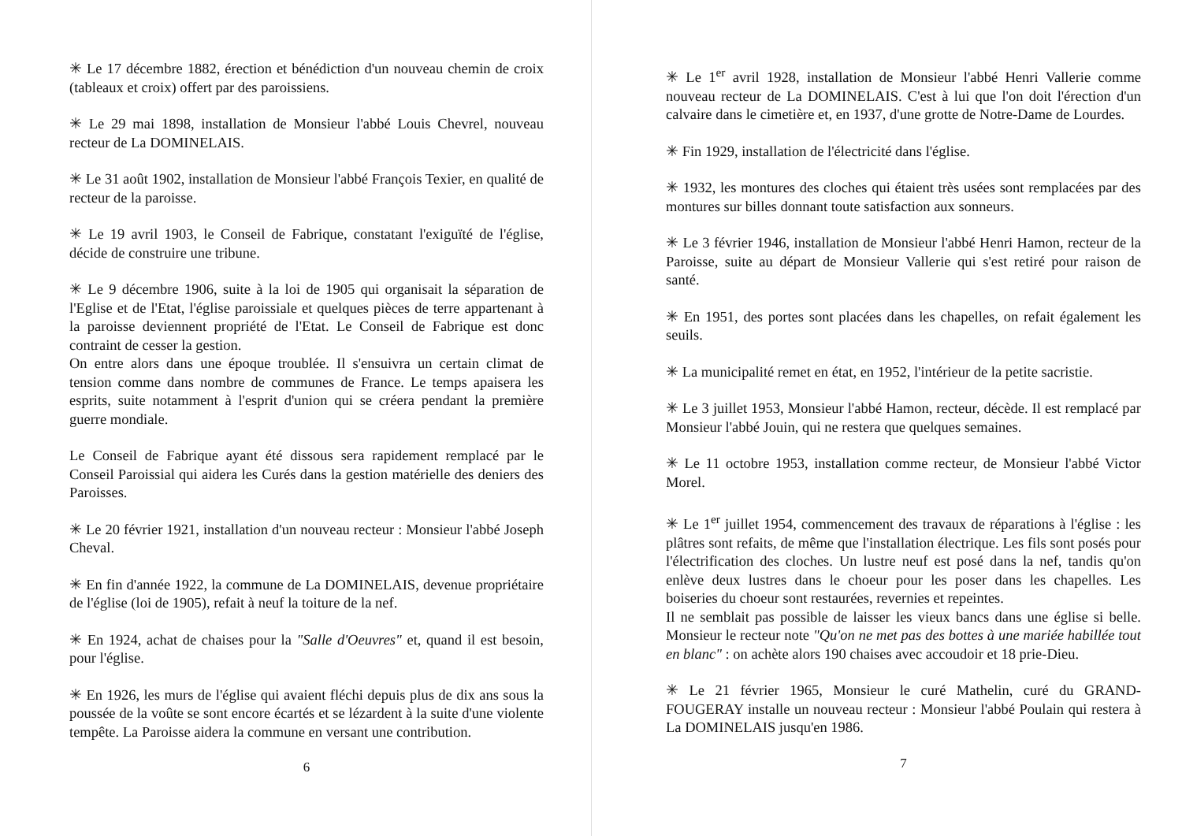✳ Le 17 décembre 1882, érection et bénédiction d'un nouveau chemin de croix (tableaux et croix) offert par des paroissiens.
✳ Le 29 mai 1898, installation de Monsieur l'abbé Louis Chevrel, nouveau recteur de La DOMINELAIS.
✳ Le 31 août 1902, installation de Monsieur l'abbé François Texier, en qualité de recteur de la paroisse.
✳ Le 19 avril 1903, le Conseil de Fabrique, constatant l'exiguïté de l'église, décide de construire une tribune.
✳ Le 9 décembre 1906, suite à la loi de 1905 qui organisait la séparation de l'Eglise et de l'Etat, l'église paroissiale et quelques pièces de terre appartenant à la paroisse deviennent propriété de l'Etat. Le Conseil de Fabrique est donc contraint de cesser la gestion.
On entre alors dans une époque troublée. Il s'ensuivra un certain climat de tension comme dans nombre de communes de France. Le temps apaisera les esprits, suite notamment à l'esprit d'union qui se créera pendant la première guerre mondiale.
Le Conseil de Fabrique ayant été dissous sera rapidement remplacé par le Conseil Paroissial qui aidera les Curés dans la gestion matérielle des deniers des Paroisses.
✳ Le 20 février 1921, installation d'un nouveau recteur : Monsieur l'abbé Joseph Cheval.
✳ En fin d'année 1922, la commune de La DOMINELAIS, devenue propriétaire de l'église (loi de 1905), refait à neuf la toiture de la nef.
✳ En 1924, achat de chaises pour la "Salle d'Oeuvres" et, quand il est besoin, pour l'église.
✳ En 1926, les murs de l'église qui avaient fléchi depuis plus de dix ans sous la poussée de la voûte se sont encore écartés et se lézardent à la suite d'une violente tempête. La Paroisse aidera la commune en versant une contribution.
6
✳ Le 1<sup>er</sup> avril 1928, installation de Monsieur l'abbé Henri Vallerie comme nouveau recteur de La DOMINELAIS. C'est à lui que l'on doit l'érection d'un calvaire dans le cimetière et, en 1937, d'une grotte de Notre-Dame de Lourdes.
✳ Fin 1929, installation de l'électricité dans l'église.
✳ 1932, les montures des cloches qui étaient très usées sont remplacées par des montures sur billes donnant toute satisfaction aux sonneurs.
✳ Le 3 février 1946, installation de Monsieur l'abbé Henri Hamon, recteur de la Paroisse, suite au départ de Monsieur Vallerie qui s'est retiré pour raison de santé.
✳ En 1951, des portes sont placées dans les chapelles, on refait également les seuils.
✳ La municipalité remet en état, en 1952, l'intérieur de la petite sacristie.
✳ Le 3 juillet 1953, Monsieur l'abbé Hamon, recteur, décède. Il est remplacé par Monsieur l'abbé Jouin, qui ne restera que quelques semaines.
✳ Le 11 octobre 1953, installation comme recteur, de Monsieur l'abbé Victor Morel.
✳ Le 1<sup>er</sup> juillet 1954, commencement des travaux de réparations à l'église : les plâtres sont refaits, de même que l'installation électrique. Les fils sont posés pour l'électrification des cloches. Un lustre neuf est posé dans la nef, tandis qu'on enlève deux lustres dans le choeur pour les poser dans les chapelles. Les boiseries du choeur sont restaurées, revernies et repeintes.
Il ne semblait pas possible de laisser les vieux bancs dans une église si belle. Monsieur le recteur note "Qu'on ne met pas des bottes à une mariée habillée tout en blanc" : on achète alors 190 chaises avec accoudoir et 18 prie-Dieu.
✳ Le 21 février 1965, Monsieur le curé Mathelin, curé du GRAND-FOUGERAY installe un nouveau recteur : Monsieur l'abbé Poulain qui restera à La DOMINELAIS jusqu'en 1986.
7